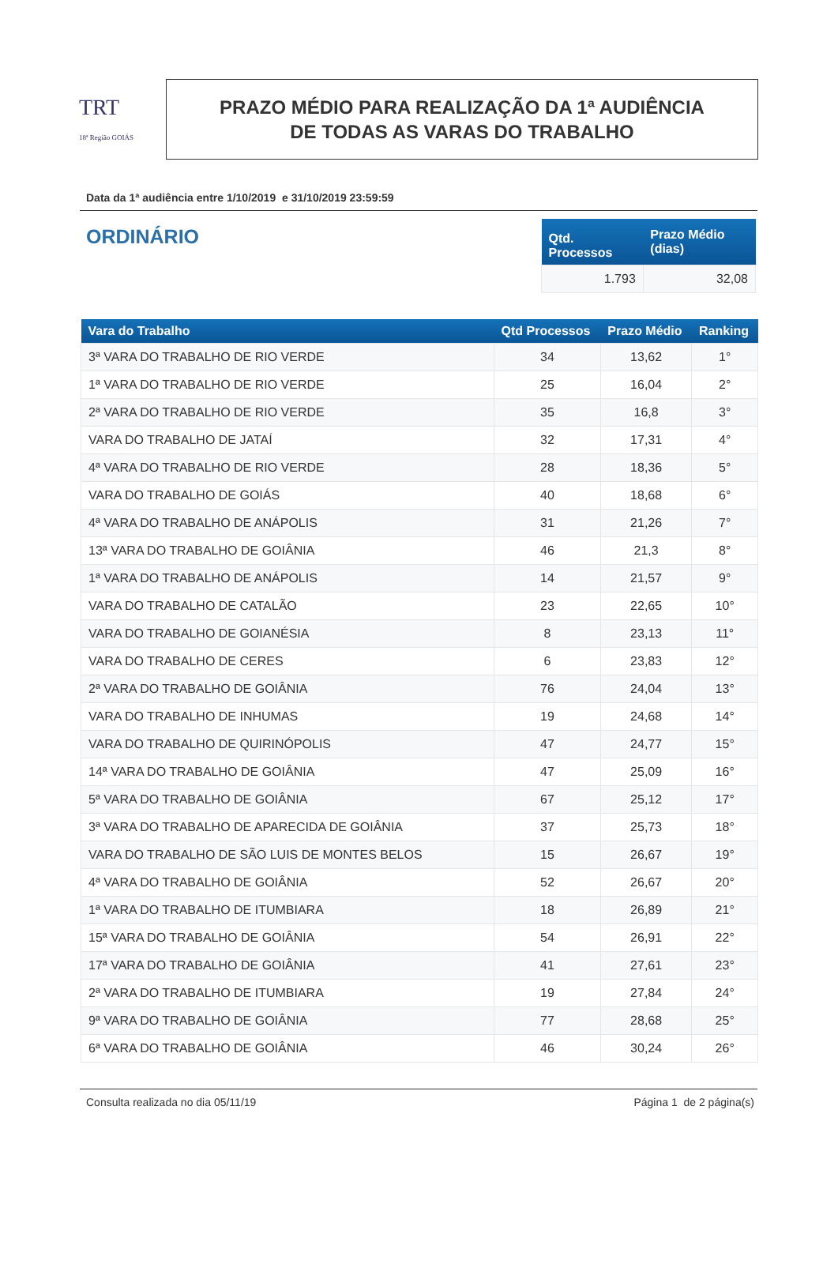TRT
18ª Região GOIÁS
PRAZO MÉDIO PARA REALIZAÇÃO DA 1ª AUDIÊNCIA
DE TODAS AS VARAS DO TRABALHO
Data da 1ª audiência entre 1/10/2019 e 31/10/2019 23:59:59
ORDINÁRIO
| Qtd. Processos | Prazo Médio (dias) |
| --- | --- |
| 1.793 | 32,08 |
| Vara do Trabalho | Qtd Processos | Prazo Médio | Ranking |
| --- | --- | --- | --- |
| 3ª VARA DO TRABALHO DE RIO VERDE | 34 | 13,62 | 1° |
| 1ª VARA DO TRABALHO DE RIO VERDE | 25 | 16,04 | 2° |
| 2ª VARA DO TRABALHO DE RIO VERDE | 35 | 16,8 | 3° |
| VARA DO TRABALHO DE JATAÍ | 32 | 17,31 | 4° |
| 4ª VARA DO TRABALHO DE RIO VERDE | 28 | 18,36 | 5° |
| VARA DO TRABALHO DE GOIÁS | 40 | 18,68 | 6° |
| 4ª VARA DO TRABALHO DE ANÁPOLIS | 31 | 21,26 | 7° |
| 13ª VARA DO TRABALHO DE GOIÂNIA | 46 | 21,3 | 8° |
| 1ª VARA DO TRABALHO DE ANÁPOLIS | 14 | 21,57 | 9° |
| VARA DO TRABALHO DE CATALÃO | 23 | 22,65 | 10° |
| VARA DO TRABALHO DE GOIANÉSIA | 8 | 23,13 | 11° |
| VARA DO TRABALHO DE CERES | 6 | 23,83 | 12° |
| 2ª VARA DO TRABALHO DE GOIÂNIA | 76 | 24,04 | 13° |
| VARA DO TRABALHO DE INHUMAS | 19 | 24,68 | 14° |
| VARA DO TRABALHO DE QUIRINÓPOLIS | 47 | 24,77 | 15° |
| 14ª VARA DO TRABALHO DE GOIÂNIA | 47 | 25,09 | 16° |
| 5ª VARA DO TRABALHO DE GOIÂNIA | 67 | 25,12 | 17° |
| 3ª VARA DO TRABALHO DE APARECIDA DE GOIÂNIA | 37 | 25,73 | 18° |
| VARA DO TRABALHO DE SÃO LUIS DE MONTES BELOS | 15 | 26,67 | 19° |
| 4ª VARA DO TRABALHO DE GOIÂNIA | 52 | 26,67 | 20° |
| 1ª VARA DO TRABALHO DE ITUMBIARA | 18 | 26,89 | 21° |
| 15ª VARA DO TRABALHO DE GOIÂNIA | 54 | 26,91 | 22° |
| 17ª VARA DO TRABALHO DE GOIÂNIA | 41 | 27,61 | 23° |
| 2ª VARA DO TRABALHO DE ITUMBIARA | 19 | 27,84 | 24° |
| 9ª VARA DO TRABALHO DE GOIÂNIA | 77 | 28,68 | 25° |
| 6ª VARA DO TRABALHO DE GOIÂNIA | 46 | 30,24 | 26° |
Consulta realizada no dia 05/11/19 Página 1 de 2 página(s)